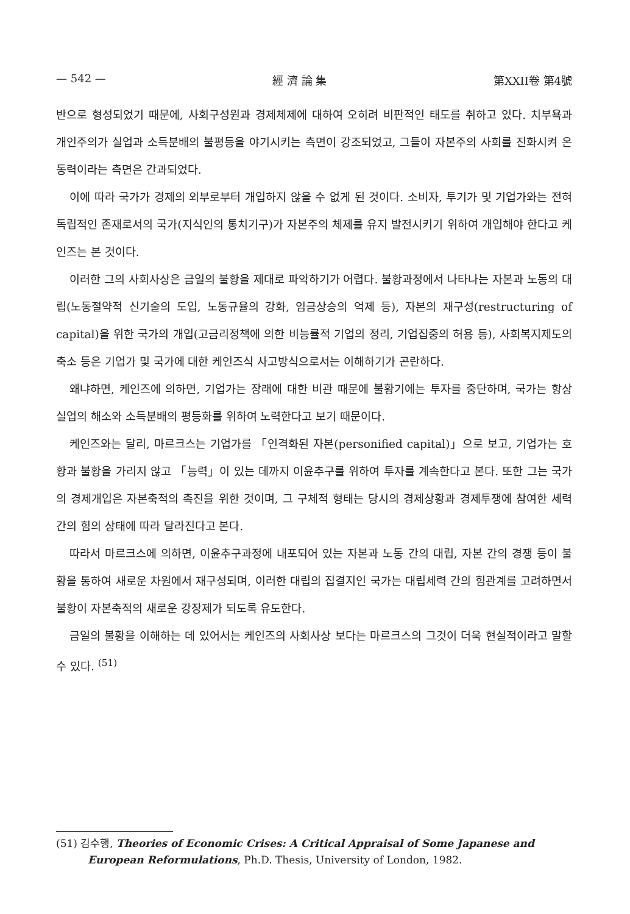— 542 — 經 濟 論 集 第XXII卷 第4號
반으로 형성되었기 때문에, 사회구성원과 경제체제에 대하여 오히려 비판적인 태도를 취하고 있다. 치부욕과 개인주의가 실업과 소득분배의 불평등을 야기시키는 측면이 강조되었고, 그들이 자본주의 사회를 진화시켜 온 동력이라는 측면은 간과되었다.
이에 따라 국가가 경제의 외부로부터 개입하지 않을 수 없게 된 것이다. 소비자, 투기가 및 기업가와는 전혀 독립적인 존재로서의 국가(지식인의 통치기구)가 자본주의 체제를 유지 발전시키기 위하여 개입해야 한다고 케인즈는 본 것이다.
이러한 그의 사회사상은 금일의 불황을 제대로 파악하기가 어렵다. 불황과정에서 나타나는 자본과 노동의 대립(노동절약적 신기술의 도입, 노동규율의 강화, 임금상승의 억제 등), 자본의 재구성(restructuring of capital)을 위한 국가의 개입(고금리정책에 의한 비능률적 기업의 정리, 기업집중의 허용 등), 사회복지제도의 축소 등은 기업가 및 국가에 대한 케인즈식 사고방식으로서는 이해하기가 곤란하다.
왜냐하면, 케인즈에 의하면, 기업가는 장래에 대한 비관 때문에 불황기에는 투자를 중단하며, 국가는 항상 실업의 해소와 소득분배의 평등화를 위하여 노력한다고 보기 때문이다.
케인즈와는 달리, 마르크스는 기업가를 「인격화된 자본(personified capital)」으로 보고, 기업가는 호황과 불황을 가리지 않고 「능력」이 있는 데까지 이윤추구를 위하여 투자를 계속한다고 본다. 또한 그는 국가의 경제개입은 자본축적의 촉진을 위한 것이며, 그 구체적 형태는 당시의 경제상황과 경제투쟁에 참여한 세력 간의 힘의 상태에 따라 달라진다고 본다.
따라서 마르크스에 의하면, 이윤추구과정에 내포되어 있는 자본과 노동 간의 대립, 자본 간의 경쟁 등이 불황을 통하여 새로운 차원에서 재구성되며, 이러한 대립의 집결지인 국가는 대립세력 간의 힘관계를 고려하면서 불황이 자본축적의 새로운 강장제가 되도록 유도한다.
금일의 불황을 이해하는 데 있어서는 케인즈의 사회사상 보다는 마르크스의 그것이 더욱 현실적이라고 말할 수 있다. <sup>(51)</sup>
(51) 김수행, Theories of Economic Crises: A Critical Appraisal of Some Japanese and European Reformulations, Ph.D. Thesis, University of London, 1982.